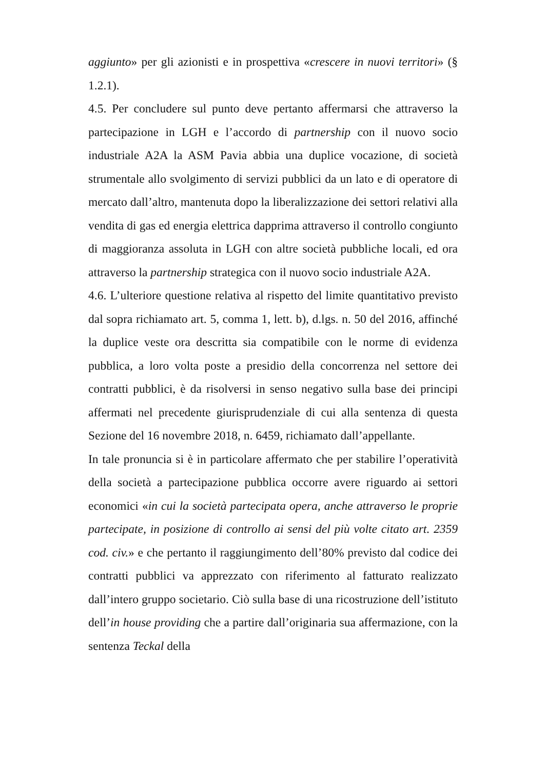aggiunto» per gli azionisti e in prospettiva «crescere in nuovi territori» (§ 1.2.1).
4.5. Per concludere sul punto deve pertanto affermarsi che attraverso la partecipazione in LGH e l’accordo di partnership con il nuovo socio industriale A2A la ASM Pavia abbia una duplice vocazione, di società strumentale allo svolgimento di servizi pubblici da un lato e di operatore di mercato dall’altro, mantenuta dopo la liberalizzazione dei settori relativi alla vendita di gas ed energia elettrica dapprima attraverso il controllo congiunto di maggioranza assoluta in LGH con altre società pubbliche locali, ed ora attraverso la partnership strategica con il nuovo socio industriale A2A.
4.6. L’ulteriore questione relativa al rispetto del limite quantitativo previsto dal sopra richiamato art. 5, comma 1, lett. b), d.lgs. n. 50 del 2016, affinché la duplice veste ora descritta sia compatibile con le norme di evidenza pubblica, a loro volta poste a presidio della concorrenza nel settore dei contratti pubblici, è da risolversi in senso negativo sulla base dei principi affermati nel precedente giurisprudenziale di cui alla sentenza di questa Sezione del 16 novembre 2018, n. 6459, richiamato dall’appellante.
In tale pronuncia si è in particolare affermato che per stabilire l’operatività della società a partecipazione pubblica occorre avere riguardo ai settori economici «in cui la società partecipata opera, anche attraverso le proprie partecipate, in posizione di controllo ai sensi del più volte citato art. 2359 cod. civ.» e che pertanto il raggiungimento dell’80% previsto dal codice dei contratti pubblici va apprezzato con riferimento al fatturato realizzato dall’intero gruppo societario. Ciò sulla base di una ricostruzione dell’istituto dell’in house providing che a partire dall’originaria sua affermazione, con la sentenza Teckal della